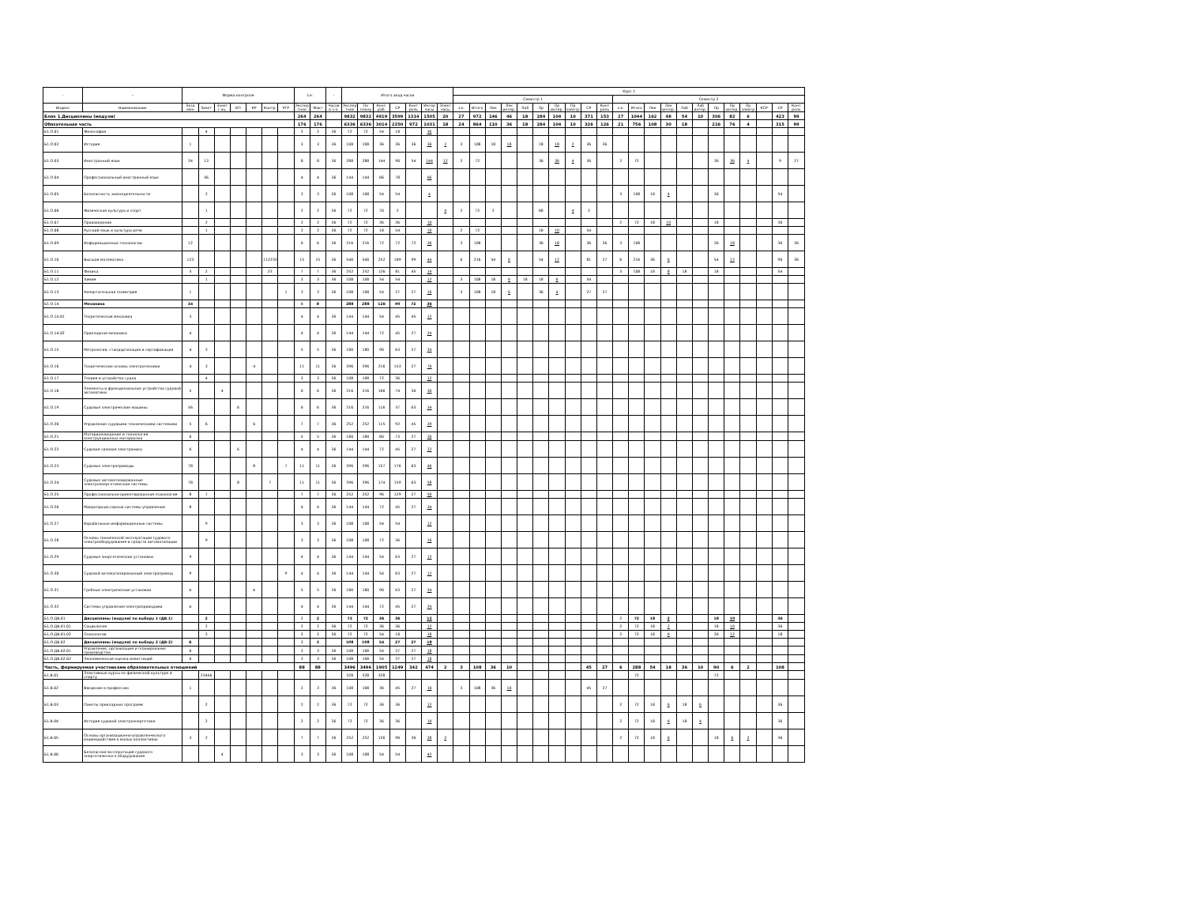| - | - | Форма контроля | | | | | | | з.е. | | - | Итого акад.часов | | | | | | | Курс 1 | | | | | | | | | | | | | | | | | | | | | |
| --- | --- | --- | --- | --- | --- | --- | --- | --- | --- | --- | --- | --- | --- | --- | --- | --- | --- | --- | --- | --- | --- | --- | --- | --- | --- | --- | --- | --- | --- | --- | --- | --- | --- | --- | --- | --- | --- | --- | --- | --- |
| | | | | | | | | | | | | | | | | | | | Семестр 1 | | | | | | | | | | Семестр 2 | | | | | | | | | | | |
| Индекс | Наименование | Экза мен | Зачет | Зачет с оц. | КП | КР | Контр. | РГР | Экспер тное | Факт | Часов в з.е. | Экспер тное | По плану | Конт. раб. | СР | Конт роль | Интер часы | Элект часы | з.е. | Итого | Лек | Лек интер. | Лаб | Пр | Пр интер. | Пр электр. | СР | Конт роль | з.е. | Итого | Лек | Лек интер. | Лаб | Лаб интер. | Пр | Пр интер. | Пр электр. | КСР | СР | Конт роль |
| Блок 1.Дисциплины (модули) | | | | | | | | | 264 | 264 | | 9832 | 9832 | 4919 | 3599 | 1314 | 1505 | 20 | 27 | 972 | 146 | 46 | 18 | 284 | 104 | 10 | 371 | 153 | 27 | 1044 | 162 | 48 | 54 | 10 | 306 | 82 | 6 | | 423 | 99 |
| Обязательная часть | | | | | | | | | 176 | 176 | | 6336 | 6336 | 3014 | 2350 | 972 | 1031 | 18 | 24 | 864 | 110 | 36 | 18 | 284 | 104 | 10 | 326 | 126 | 21 | 756 | 108 | 30 | 18 | | 216 | 76 | 4 | | 315 | 99 |
| Б1.О.01 | Философия | | 4 | | | | | | 2 | 2 | 36 | 72 | 72 | 54 | 18 | | 36 | | | | | | | | | | | | | | | | | | | | | | | |
| Б1.О.02 | История | 1 | | | | | | | 3 | 3 | 36 | 108 | 108 | 36 | 36 | 36 | 36 | 2 | 3 | 108 | 18 | 18 | | 18 | 18 | 2 | 36 | 36 | | | | | | | | | | | | |
| Б1.О.03 | Иностранный язык | 24 | 13 | | | | | | 8 | 8 | 36 | 288 | 288 | 144 | 90 | 54 | 144 | 12 | 2 | 72 | | | | 36 | 36 | 4 | 36 | | 2 | 72 | | | | | 36 | 36 | 4 | | 9 | 27 |
| Б1.О.04 | Профессиональный иностранный язык | | 56 | | | | | | 4 | 4 | 36 | 144 | 144 | 66 | 78 | | 66 | | | | | | | | | | | | | | | | | | | | | | | |
| Б1.О.05 | Безопасность жизнедеятельности | | 2 | | | | | | 3 | 3 | 36 | 108 | 108 | 54 | 54 | | 4 | | | | | | | | | | | | 3 | 108 | 18 | 4 | | | 36 | | | | 54 | |
| Б1.О.06 | Физическая культура и спорт | | 1 | | | | | | 2 | 2 | 36 | 72 | 72 | 70 | 2 | | | 4 | 2 | 72 | 2 | | | 68 | | 4 | 2 | | | | | | | | | | | | | |
| Б1.О.07 | Правоведение | | 2 | | | | | | 2 | 2 | 36 | 72 | 72 | 36 | 36 | | 10 | | | | | | | | | | | | 2 | 72 | 18 | 10 | | | 18 | | | | 36 | |
| Б1.О.08 | Русский язык и культура речи | | 1 | | | | | | 2 | 2 | 36 | 72 | 72 | 18 | 54 | | 10 | | 2 | 72 | | | | 18 | 10 | | 54 | | | | | | | | | | | | | |
| Б1.О.09 | Информационные технологии | 12 | | | | | | | 6 | 6 | 36 | 216 | 216 | 72 | 72 | 72 | 36 | | 3 | 108 | | | | 36 | 18 | | 36 | 36 | 3 | 108 | | | | | 36 | 18 | | | 36 | 36 |
| Б1.О.10 | Высшая математика | 123 | | | | | 112233 | | 15 | 15 | 36 | 540 | 540 | 252 | 189 | 99 | 44 | | 6 | 216 | 54 | 6 | | 54 | 12 | | 81 | 27 | 6 | 216 | 36 | 6 | | | 54 | 12 | | | 90 | 36 |
| Б1.О.11 | Физика | 3 | 2 | | | | 23 | | 7 | 7 | 36 | 252 | 252 | 126 | 81 | 45 | 14 | | | | | | | | | | | | 3 | 108 | 18 | 8 | 18 | | 18 | | | | 54 | |
| Б1.О.12 | Химия | | 1 | | | | | | 3 | 3 | 36 | 108 | 108 | 54 | 54 | | 12 | | 3 | 108 | 18 | 6 | 18 | 18 | 6 | | 54 | | | | | | | | | | | | | |
| Б1.О.13 | Начертательная геометрия | 1 | | | | | | 1 | 3 | 3 | 36 | 108 | 108 | 54 | 27 | 27 | 10 | | 3 | 108 | 18 | 6 | | 36 | 4 | | 27 | 27 | | | | | | | | | | | | |
| Б1.О.14 | Механика | 34 | | | | | | | 8 | 8 | | 288 | 288 | 126 | 90 | 72 | 36 | | | | | | | | | | | | | | | | | | | | | | | |
| Б1.О.14.01 | Теоретическая механика | 3 | | | | | | | 4 | 4 | 36 | 144 | 144 | 54 | 45 | 45 | 12 | | | | | | | | | | | | | | | | | | | | | | | |
| Б1.О.14.02 | Прикладная механика | 4 | | | | | | | 4 | 4 | 36 | 144 | 144 | 72 | 45 | 27 | 24 | | | | | | | | | | | | | | | | | | | | | | | |
| Б1.О.15 | Метрология, стандартизация и сертификация | 4 | 3 | | | | | | 5 | 5 | 36 | 180 | 180 | 90 | 63 | 27 | 24 | | | | | | | | | | | | | | | | | | | | | | | |
| Б1.О.16 | Теоретические основы электротехники | 4 | 3 | | | 4 | | | 11 | 11 | 36 | 396 | 396 | 216 | 153 | 27 | 70 | | | | | | | | | | | | | | | | | | | | | | | |
| Б1.О.17 | Теория и устройство судна | | 4 | | | | | | 3 | 3 | 36 | 108 | 108 | 72 | 36 | | 12 | | | | | | | | | | | | | | | | | | | | | | | |
| Б1.О.18 | Элементы и функциональные устройства судовой автоматики | 5 | | 4 | | | | | 6 | 6 | 36 | 216 | 216 | 106 | 74 | 36 | 30 | | | | | | | | | | | | | | | | | | | | | | | |
| Б1.О.19 | Судовые электрические машины | 56 | | | 6 | | | | 6 | 6 | 36 | 216 | 216 | 116 | 37 | 63 | 34 | | | | | | | | | | | | | | | | | | | | | | | |
| Б1.О.20 | Управление судовыми техническими системами | 5 | 6 | | | 6 | | | 7 | 7 | 36 | 252 | 252 | 115 | 92 | 45 | 39 | | | | | | | | | | | | | | | | | | | | | | | |
| Б1.О.21 | Материаловедение и технология конструкционных материалов | 6 | | | | | | | 5 | 5 | 36 | 180 | 180 | 80 | 73 | 27 | 30 | | | | | | | | | | | | | | | | | | | | | | | |
| Б1.О.22 | Судовая силовая электроника | 6 | | | 6 | | | | 4 | 4 | 36 | 144 | 144 | 72 | 45 | 27 | 22 | | | | | | | | | | | | | | | | | | | | | | | |
| Б1.О.23 | Судовые электроприводы | 78 | | | | 8 | | 7 | 11 | 11 | 36 | 396 | 396 | 157 | 176 | 63 | 40 | | | | | | | | | | | | | | | | | | | | | | | |
| Б1.О.24 | Судовые автоматизированные электроэнергетические системы | 78 | | | 8 | | 7 | | 11 | 11 | 36 | 396 | 396 | 174 | 159 | 63 | 58 | | | | | | | | | | | | | | | | | | | | | | | |
| Б1.О.25 | Профессионально-ориентированная психология | 8 | 7 | | | | | | 7 | 7 | 36 | 252 | 252 | 96 | 129 | 27 | 50 | | | | | | | | | | | | | | | | | | | | | | | |
| Б1.О.26 | Микропроцессорные системы управления | 8 | | | | | | | 4 | 4 | 36 | 144 | 144 | 72 | 45 | 27 | 34 | | | | | | | | | | | | | | | | | | | | | | | |
| Б1.О.27 | Корабельные информационные системы | | 9 | | | | | | 3 | 3 | 36 | 108 | 108 | 54 | 54 | | 12 | | | | | | | | | | | | | | | | | | | | | | | |
| Б1.О.28 | Основы технической эксплуатации судового электрооборудования и средств автоматизации | | 9 | | | | | | 3 | 3 | 36 | 108 | 108 | 72 | 36 | | 16 | | | | | | | | | | | | | | | | | | | | | | | |
| Б1.О.29 | Судовые энергетические установки | 9 | | | | | | | 4 | 4 | 36 | 144 | 144 | 54 | 63 | 27 | 12 | | | | | | | | | | | | | | | | | | | | | | | |
| Б1.О.30 | Судовой автоматизированный электропривод | 9 | | | | | | 9 | 4 | 4 | 36 | 144 | 144 | 54 | 63 | 27 | 12 | | | | | | | | | | | | | | | | | | | | | | | |
| Б1.О.31 | Гребные электрические установки | А | | | | А | | | 5 | 5 | 36 | 180 | 180 | 90 | 63 | 27 | 24 | | | | | | | | | | | | | | | | | | | | | | | |
| Б1.О.32 | Системы управления электроприводами | А | | | | | | | 4 | 4 | 36 | 144 | 144 | 72 | 45 | 27 | 24 | | | | | | | | | | | | | | | | | | | | | | | |
| Б1.О.ДВ.01 | Дисциплины (модули) по выбору 1 (ДВ.1) | | 2 | | | | | | 2 | 2 | | 72 | 72 | 36 | 36 | | 12 | | | | | | | | | | | | 2 | 72 | 18 | 2 | | | 18 | 10 | | | 36 | |
| Б1.О.ДВ.01.01 | Социология | | 2 | | | | | | 2 | 2 | 36 | 72 | 72 | 36 | 36 | | 12 | | | | | | | | | | | | 2 | 72 | 18 | 2 | | | 18 | 10 | | | 36 | |
| Б1.О.ДВ.01.02 | Психология | | 2 | | | | | | 2 | 2 | 36 | 72 | 72 | 54 | 18 | | 18 | | | | | | | | | | | | 2 | 72 | 18 | 6 | | | 36 | 12 | | | 18 | |
| Б1.О.ДВ.02 | Дисциплины (модули) по выбору 2 (ДВ.2) | 6 | | | | | | | 3 | 3 | | 108 | 108 | 54 | 27 | 27 | 18 | | | | | | | | | | | | | | | | | | | | | | | |
| Б1.О.ДВ.02.01 | Управление, организация и планирование производства | 6 | | | | | | | 3 | 3 | 36 | 108 | 108 | 54 | 27 | 27 | 18 | | | | | | | | | | | | | | | | | | | | | | | |
| Б1.О.ДВ.02.02 | Экономическая оценка инвестиций | 6 | | | | | | | 3 | 3 | 36 | 108 | 108 | 54 | 27 | 27 | 18 | | | | | | | | | | | | | | | | | | | | | | | |
| Часть, формируемая участниками образовательных отношений | | | | | | | | | 88 | 88 | | 3496 | 3496 | 1905 | 1249 | 342 | 474 | 2 | 3 | 108 | 36 | 10 | | | | | 45 | 27 | 6 | 288 | 54 | 18 | 36 | 10 | 90 | 6 | 2 | | 108 | |
| Б1.В.01 | Элективные курсы по физической культуре и спорту | | 23456 | | | | | | | | | 328 | 328 | 328 | | | | | | | | | | | | | | | | 72 | | | | | 72 | | | | | |
| Б1.В.02 | Введение в профессию | 1 | | | | | | | 3 | 3 | 36 | 108 | 108 | 36 | 45 | 27 | 10 | | 3 | 108 | 36 | 10 | | | | | 45 | 27 | | | | | | | | | | | | |
| Б1.В.03 | Пакеты прикладных программ | | 2 | | | | | | 2 | 2 | 36 | 72 | 72 | 36 | 36 | | 12 | | | | | | | | | | | | 2 | 72 | 18 | 6 | 18 | 6 | | | | | 36 | |
| Б1.В.04 | История судовой электроэнергетики | | 2 | | | | | | 2 | 2 | 36 | 72 | 72 | 36 | 36 | | 10 | | | | | | | | | | | | 2 | 72 | 18 | 6 | 18 | 4 | | | | | 36 | |
| Б1.В.05 | Основы организационно-управленческого взаимодействия в малых коллективах | 3 | 2 | | | | | | 7 | 7 | 36 | 252 | 252 | 126 | 90 | 36 | 28 | 2 | | | | | | | | | | | 2 | 72 | 18 | 6 | | | 18 | 6 | 2 | | 36 | |
| Б1.В.06 | Безопасная эксплуатация судового энергетического оборудования | | | 4 | | | | | 3 | 3 | 36 | 108 | 108 | 54 | 54 | | 42 | | | | | | | | | | | | | | | | | | | | | | | |